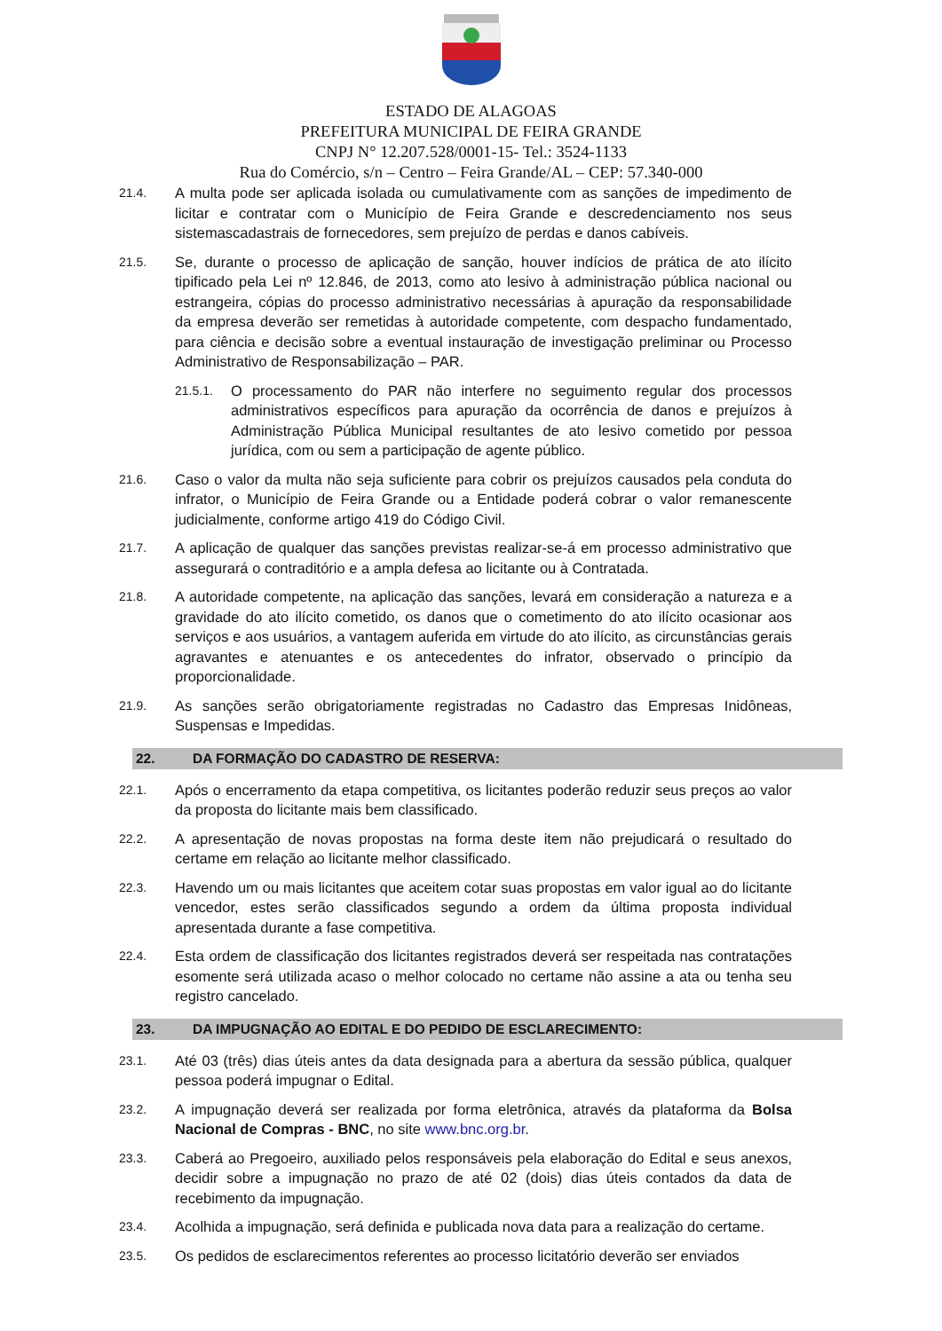ESTADO DE ALAGOAS
PREFEITURA MUNICIPAL DE FEIRA GRANDE
CNPJ N° 12.207.528/0001-15- Tel.: 3524-1133
Rua do Comércio, s/n – Centro – Feira Grande/AL – CEP: 57.340-000
21.4. A multa pode ser aplicada isolada ou cumulativamente com as sanções de impedimento de licitar e contratar com o Município de Feira Grande e descredenciamento nos seus sistemascadastrais de fornecedores, sem prejuízo de perdas e danos cabíveis.
21.5. Se, durante o processo de aplicação de sanção, houver indícios de prática de ato ilícito tipificado pela Lei nº 12.846, de 2013, como ato lesivo à administração pública nacional ou estrangeira, cópias do processo administrativo necessárias à apuração da responsabilidade da empresa deverão ser remetidas à autoridade competente, com despacho fundamentado, para ciência e decisão sobre a eventual instauração de investigação preliminar ou Processo Administrativo de Responsabilização – PAR.
21.5.1. O processamento do PAR não interfere no seguimento regular dos processos administrativos específicos para apuração da ocorrência de danos e prejuízos à Administração Pública Municipal resultantes de ato lesivo cometido por pessoa jurídica, com ou sem a participação de agente público.
21.6. Caso o valor da multa não seja suficiente para cobrir os prejuízos causados pela conduta do infrator, o Município de Feira Grande ou a Entidade poderá cobrar o valor remanescente judicialmente, conforme artigo 419 do Código Civil.
21.7. A aplicação de qualquer das sanções previstas realizar-se-á em processo administrativo que assegurará o contraditório e a ampla defesa ao licitante ou à Contratada.
21.8. A autoridade competente, na aplicação das sanções, levará em consideração a natureza e a gravidade do ato ilícito cometido, os danos que o cometimento do ato ilícito ocasionar aos serviços e aos usuários, a vantagem auferida em virtude do ato ilícito, as circunstâncias gerais agravantes e atenuantes e os antecedentes do infrator, observado o princípio da proporcionalidade.
21.9. As sanções serão obrigatoriamente registradas no Cadastro das Empresas Inidôneas, Suspensas e Impedidas.
22. DA FORMAÇÃO DO CADASTRO DE RESERVA:
22.1. Após o encerramento da etapa competitiva, os licitantes poderão reduzir seus preços ao valor da proposta do licitante mais bem classificado.
22.2. A apresentação de novas propostas na forma deste item não prejudicará o resultado do certame em relação ao licitante melhor classificado.
22.3. Havendo um ou mais licitantes que aceitem cotar suas propostas em valor igual ao do licitante vencedor, estes serão classificados segundo a ordem da última proposta individual apresentada durante a fase competitiva.
22.4. Esta ordem de classificação dos licitantes registrados deverá ser respeitada nas contratações esomente será utilizada acaso o melhor colocado no certame não assine a ata ou tenha seu registro cancelado.
23. DA IMPUGNAÇÃO AO EDITAL E DO PEDIDO DE ESCLARECIMENTO:
23.1. Até 03 (três) dias úteis antes da data designada para a abertura da sessão pública, qualquer pessoa poderá impugnar o Edital.
23.2. A impugnação deverá ser realizada por forma eletrônica, através da plataforma da Bolsa Nacional de Compras - BNC, no site www.bnc.org.br.
23.3. Caberá ao Pregoeiro, auxiliado pelos responsáveis pela elaboração do Edital e seus anexos, decidir sobre a impugnação no prazo de até 02 (dois) dias úteis contados da data de recebimento da impugnação.
23.4. Acolhida a impugnação, será definida e publicada nova data para a realização do certame.
23.5. Os pedidos de esclarecimentos referentes ao processo licitatório deverão ser enviados